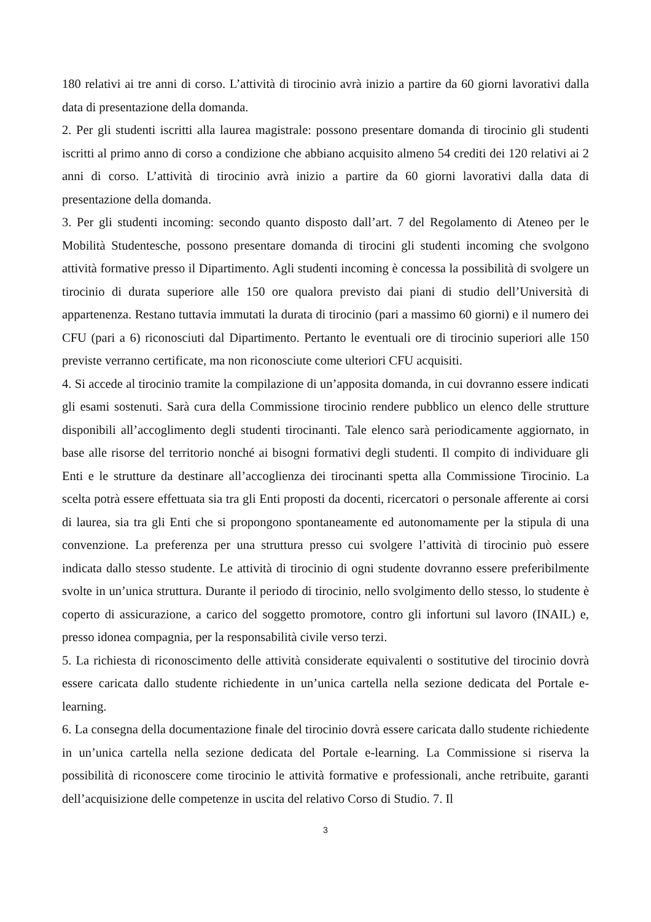180 relativi ai tre anni di corso. L’attività di tirocinio avrà inizio a partire da 60 giorni lavorativi dalla data di presentazione della domanda.
2. Per gli studenti iscritti alla laurea magistrale: possono presentare domanda di tirocinio gli studenti iscritti al primo anno di corso a condizione che abbiano acquisito almeno 54 crediti dei 120 relativi ai 2 anni di corso. L’attività di tirocinio avrà inizio a partire da 60 giorni lavorativi dalla data di presentazione della domanda.
3. Per gli studenti incoming: secondo quanto disposto dall’art. 7 del Regolamento di Ateneo per le Mobilità Studentesche, possono presentare domanda di tirocini gli studenti incoming che svolgono attività formative presso il Dipartimento. Agli studenti incoming è concessa la possibilità di svolgere un tirocinio di durata superiore alle 150 ore qualora previsto dai piani di studio dell’Università di appartenenza. Restano tuttavia immutati la durata di tirocinio (pari a massimo 60 giorni) e il numero dei CFU (pari a 6) riconosciuti dal Dipartimento. Pertanto le eventuali ore di tirocinio superiori alle 150 previste verranno certificate, ma non riconosciute come ulteriori CFU acquisiti.
4. Si accede al tirocinio tramite la compilazione di un’apposita domanda, in cui dovranno essere indicati gli esami sostenuti. Sarà cura della Commissione tirocinio rendere pubblico un elenco delle strutture disponibili all’accoglimento degli studenti tirocinanti. Tale elenco sarà periodicamente aggiornato, in base alle risorse del territorio nonché ai bisogni formativi degli studenti. Il compito di individuare gli Enti e le strutture da destinare all’accoglienza dei tirocinanti spetta alla Commissione Tirocinio. La scelta potrà essere effettuata sia tra gli Enti proposti da docenti, ricercatori o personale afferente ai corsi di laurea, sia tra gli Enti che si propongono spontaneamente ed autonomamente per la stipula di una convenzione. La preferenza per una struttura presso cui svolgere l’attività di tirocinio può essere indicata dallo stesso studente. Le attività di tirocinio di ogni studente dovranno essere preferibilmente svolte in un’unica struttura. Durante il periodo di tirocinio, nello svolgimento dello stesso, lo studente è coperto di assicurazione, a carico del soggetto promotore, contro gli infortuni sul lavoro (INAIL) e, presso idonea compagnia, per la responsabilità civile verso terzi.
5. La richiesta di riconoscimento delle attività considerate equivalenti o sostitutive del tirocinio dovrà essere caricata dallo studente richiedente in un’unica cartella nella sezione dedicata del Portale e-learning.
6. La consegna della documentazione finale del tirocinio dovrà essere caricata dallo studente richiedente in un’unica cartella nella sezione dedicata del Portale e-learning. La Commissione si riserva la possibilità di riconoscere come tirocinio le attività formative e professionali, anche retribuite, garanti dell’acquisizione delle competenze in uscita del relativo Corso di Studio. 7. Il
3